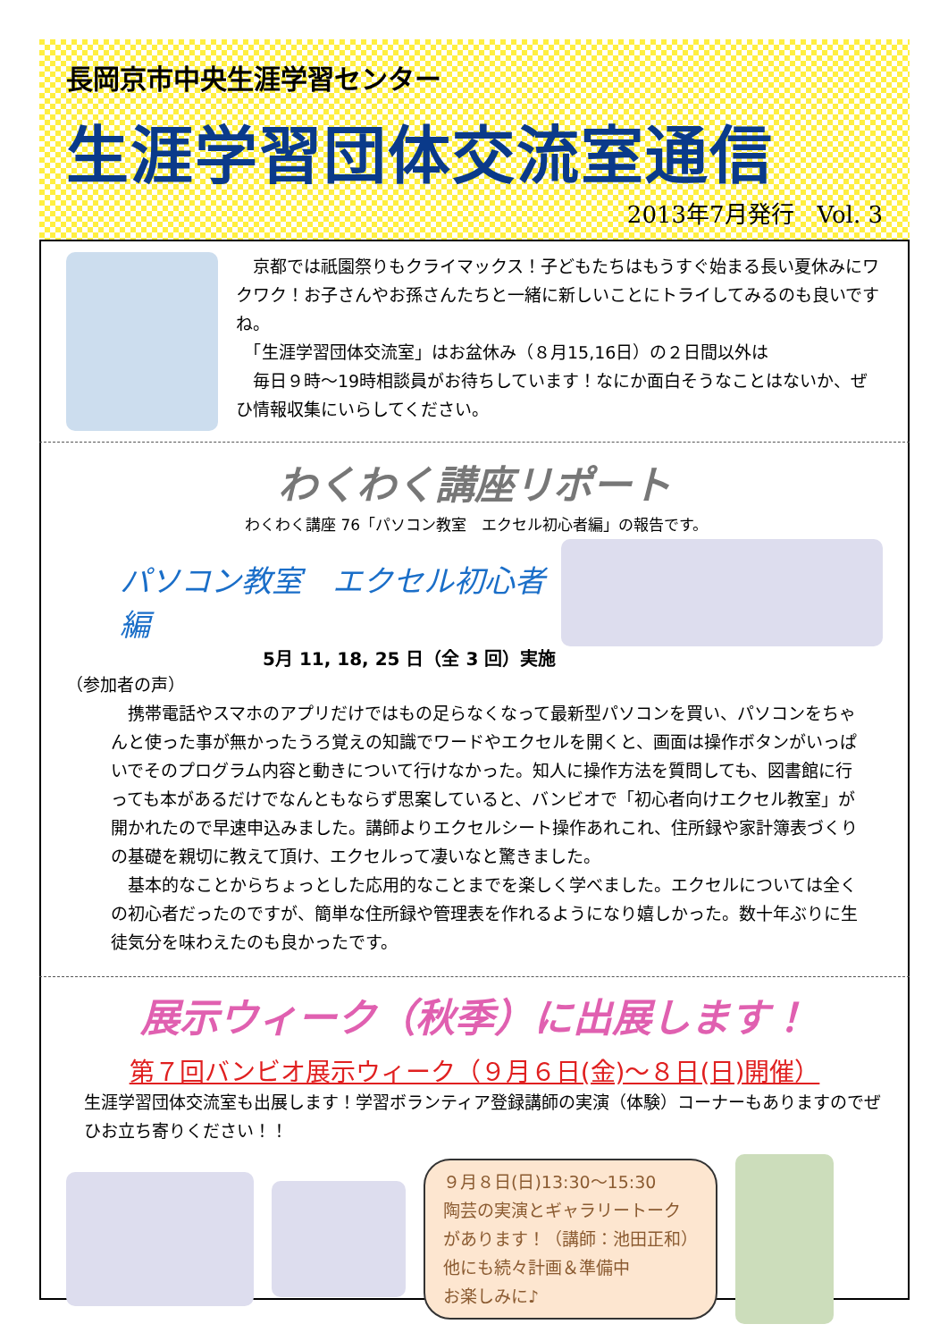長岡京市中央生涯学習センター
生涯学習団体交流室通信
2013年7月発行　Vol. 3
　京都では祇園祭りもクライマックス！子どもたちはもうすぐ始まる長い夏休みにワクワク！お子さんやお孫さんたちと一緒に新しいことにトライしてみるのも良いですね。
　「生涯学習団体交流室」はお盆休み（８月15,16日）の２日間以外は
　毎日９時～19時相談員がお待ちしています！なにか面白そうなことはないか、ぜひ情報収集にいらしてください。
わくわく講座リポート
わくわく講座 76「パソコン教室　エクセル初心者編」の報告です。
パソコン教室　エクセル初心者編
5月 11, 18, 25 日（全 3 回）実施
（参加者の声）
　携帯電話やスマホのアプリだけではもの足らなくなって最新型パソコンを買い、パソコンをちゃんと使った事が無かったうろ覚えの知識でワードやエクセルを開くと、画面は操作ボタンがいっぱいでそのプログラム内容と動きについて行けなかった。知人に操作方法を質問しても、図書館に行っても本があるだけでなんともならず思案していると、バンビオで「初心者向けエクセル教室」が開かれたので早速申込みました。講師よりエクセルシート操作あれこれ、住所録や家計簿表づくりの基礎を親切に教えて頂け、エクセルって凄いなと驚きました。
　基本的なことからちょっとした応用的なことまでを楽しく学べました。エクセルについては全くの初心者だったのですが、簡単な住所録や管理表を作れるようになり嬉しかった。数十年ぶりに生徒気分を味わえたのも良かったです。
展示ウィーク（秋季）に出展します！
第７回バンビオ展示ウィーク（９月６日(金)～８日(日)開催）
生涯学習団体交流室も出展します！学習ボランティア登録講師の実演（体験）コーナーもありますのでぜひお立ち寄りください！！
９月８日(日)13:30～15:30
陶芸の実演とギャラリートーク
があります！（講師：池田正和）
他にも続々計画＆準備中
お楽しみに♪